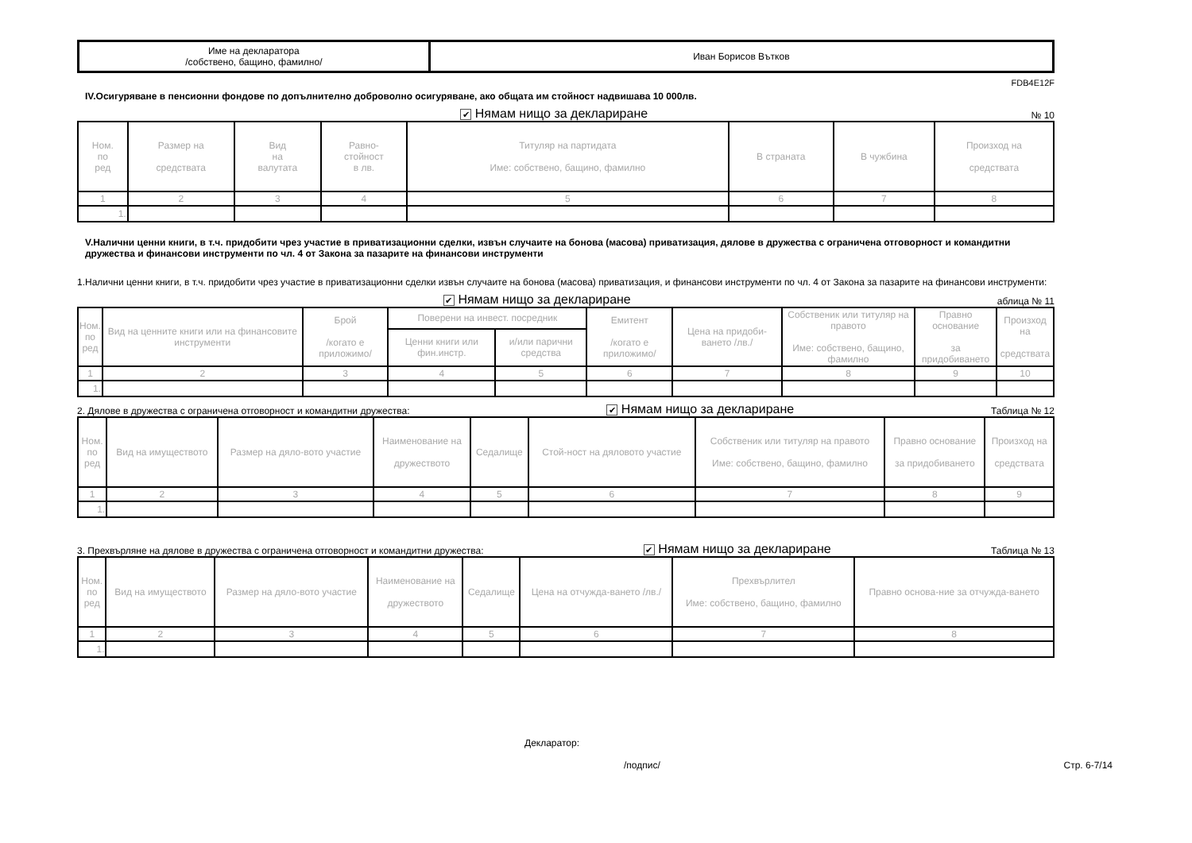| Име на декларатора /собствено, бащино, фамилно/ | Иван Борисов Вътков |
FDB4E12F
IV.Осигуряване в пенсионни фондове по допълнително доброволно осигуряване, ако общата им стойност надвишава 10 000лв.
✔ Нямам нищо за деклариране № 10
| Ном. по ред | Размер на средствата | Вид на валутата | Равно- стойност в лв. | Титуляр на партидата Име: собствено, бащино, фамилно | В страната | В чужбина | Произход на средствата |
| --- | --- | --- | --- | --- | --- | --- | --- |
| 1 | 2 | 3 | 4 | 5 | 6 | 7 | 8 |
| 1. | | | | | | | |
V.Налични ценни книги, в т.ч. придобити чрез участие в приватизационни сделки, извън случаите на бонова (масова) приватизация, дялове в дружества с ограничена отговорност и командитни дружества и финансови инструменти по чл. 4 от Закона за пазарите на финансови инструменти
1.Налични ценни книги, в т.ч. придобити чрез участие в приватизационни сделки извън случаите на бонова (масова) приватизация, и финансови инструменти по чл. 4 от Закона за пазарите на финансови инструменти:
✔ Нямам нищо за деклариране аблица № 11
| Ном. по ред | Вид на ценните книги или на финансовите инструменти | Брой /когато е приложимо/ | Поверени на инвест. посредник | | Емитент /когато е приложимо/ | Цена на придоби-ването /лв./ | Собственик или титуляр на правото Име: собствено, бащино, фамилно | Правно основание за придобиването | Произход на средствата |
| --- | --- | --- | --- | --- | --- | --- | --- | --- | --- |
| | | | Ценни книги или фин.инстр. | и/или парични средства | | | | | |
| 1 | 2 | 3 | 4 | 5 | 6 | 7 | 8 | 9 | 10 |
| 1. | | | | | | | | | |
2. Дялове в дружества с ограничена отговорност и командитни дружества: ✔ Нямам нищо за деклариране Таблица № 12
| Ном. по ред | Вид на имуществото | Размер на дяло-вото участие | Наименование на дружеството | Седалище | Стой-ност на дяловото участие | Собственик или титуляр на правото Име: собствено, бащино, фамилно | Правно основание за придобиването | Произход на средствата |
| --- | --- | --- | --- | --- | --- | --- | --- | --- |
| 1 | 2 | 3 | 4 | 5 | 6 | 7 | 8 | 9 |
| 1. | | | | | | | | |
3. Прехвърляне на дялове в дружества с ограничена отговорност и командитни дружества: ✔ Нямам нищо за деклариране Таблица № 13
| Ном. по ред | Вид на имуществото | Размер на дяло-вото участие | Наименование на дружеството | Седалище | Цена на отчужда-ването /лв./ | Прехвърлител Име: собствено, бащино, фамилно | Правно основа-ние за отчужда-ването |
| --- | --- | --- | --- | --- | --- | --- | --- |
| 1 | 2 | 3 | 4 | 5 | 6 | 7 | 8 |
| 1. | | | | | | | |
Декларатор:
/подпис/ Стр. 6-7/14